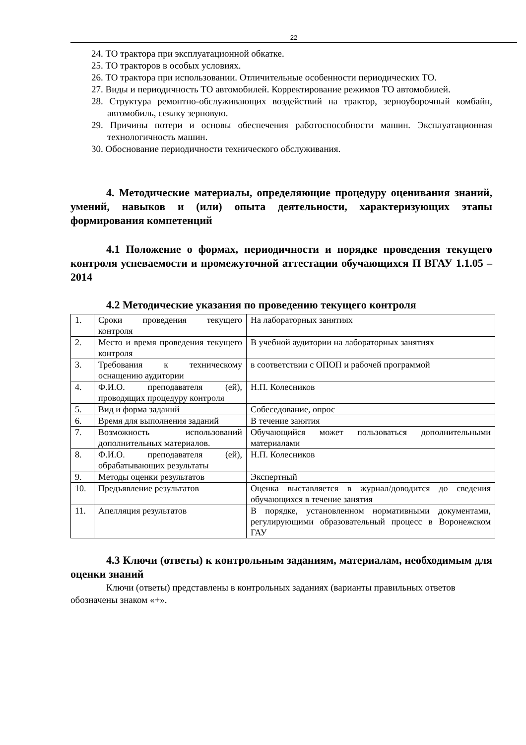22
24. ТО трактора при эксплуатационной обкатке.
25. ТО тракторов в особых условиях.
26. ТО трактора при использовании. Отличительные особенности периодических ТО.
27. Виды и периодичность ТО автомобилей. Корректирование режимов ТО автомобилей.
28. Структура ремонтно-обслуживающих воздействий на трактор, зерноуборочный комбайн, автомобиль, сеялку зерновую.
29. Причины потери и основы обеспечения работоспособности машин. Эксплуатационная технологичность машин.
30. Обоснование периодичности технического обслуживания.
4. Методические материалы, определяющие процедуру оценивания знаний, умений, навыков и (или) опыта деятельности, характеризующих этапы формирования компетенций
4.1 Положение о формах, периодичности и порядке проведения текущего контроля успеваемости и промежуточной аттестации обучающихся П ВГАУ 1.1.05 – 2014
4.2 Методические указания по проведению текущего контроля
| 1. | Сроки проведения текущего контроля | На лабораторных занятиях |
| 2. | Место и время проведения текущего контроля | В учебной аудитории на лабораторных занятиях |
| 3. | Требования к техническому оснащению аудитории | в соответствии с ОПОП и рабочей программой |
| 4. | Ф.И.О. преподавателя (ей), проводящих процедуру контроля | Н.П. Колесников |
| 5. | Вид и форма заданий | Собеседование, опрос |
| 6. | Время для выполнения заданий | В течение занятия |
| 7. | Возможность использований дополнительных материалов. | Обучающийся может пользоваться дополнительными материалами |
| 8. | Ф.И.О. преподавателя (ей), обрабатывающих результаты | Н.П. Колесников |
| 9. | Методы оценки результатов | Экспертный |
| 10. | Предъявление результатов | Оценка выставляется в журнал/доводится до сведения обучающихся в течение занятия |
| 11. | Апелляция результатов | В порядке, установленном нормативными документами, регулирующими образовательный процесс в Воронежском ГАУ |
4.3 Ключи (ответы) к контрольным заданиям, материалам, необходимым для оценки знаний
Ключи (ответы) представлены в контрольных заданиях (варианты правильных ответов обозначены знаком «+».